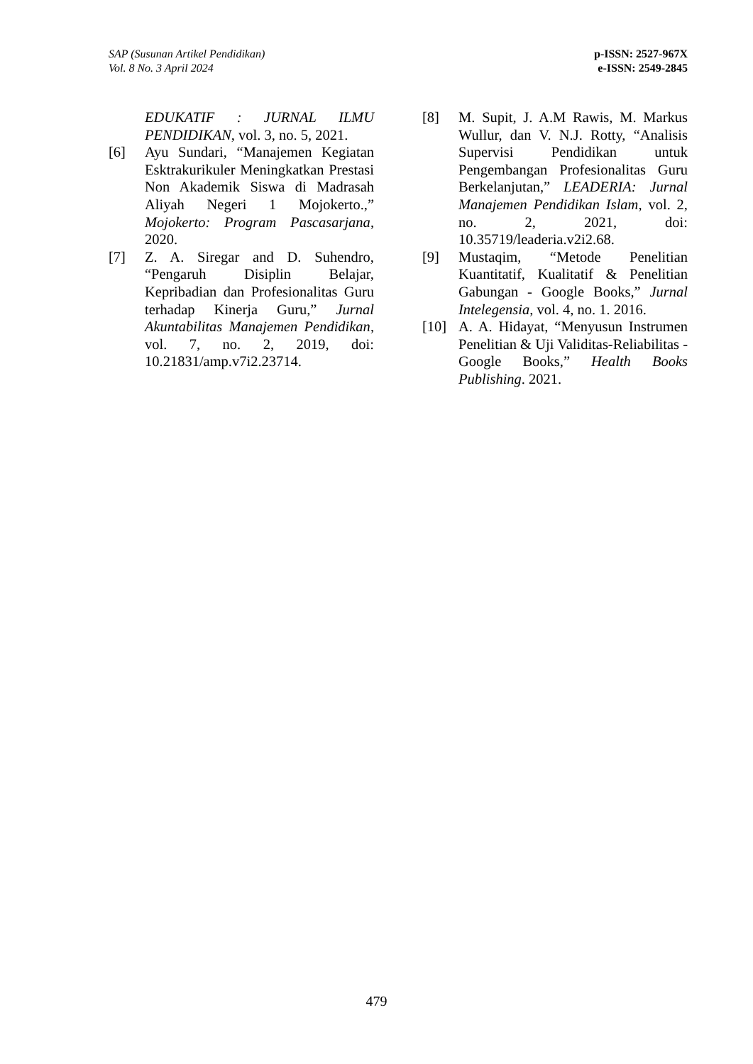SAP (Susunan Artikel Pendidikan)
Vol. 8 No. 3 April 2024
p-ISSN: 2527-967X
e-ISSN: 2549-2845
EDUKATIF : JURNAL ILMU PENDIDIKAN, vol. 3, no. 5, 2021.
[6] Ayu Sundari, “Manajemen Kegiatan Esktrakurikuler Meningkatkan Prestasi Non Akademik Siswa di Madrasah Aliyah Negeri 1 Mojokerto.,” Mojokerto: Program Pascasarjana, 2020.
[7] Z. A. Siregar and D. Suhendro, “Pengaruh Disiplin Belajar, Kepribadian dan Profesionalitas Guru terhadap Kinerja Guru,” Jurnal Akuntabilitas Manajemen Pendidikan, vol. 7, no. 2, 2019, doi: 10.21831/amp.v7i2.23714.
[8] M. Supit, J. A.M Rawis, M. Markus Wullur, dan V. N.J. Rotty, “Analisis Supervisi Pendidikan untuk Pengembangan Profesionalitas Guru Berkelanjutan,” LEADERIA: Jurnal Manajemen Pendidikan Islam, vol. 2, no. 2, 2021, doi: 10.35719/leaderia.v2i2.68.
[9] Mustaqim, “Metode Penelitian Kuantitatif, Kualitatif & Penelitian Gabungan - Google Books,” Jurnal Intelegensia, vol. 4, no. 1. 2016.
[10] A. A. Hidayat, “Menyusun Instrumen Penelitian & Uji Validitas-Reliabilitas - Google Books,” Health Books Publishing. 2021.
479